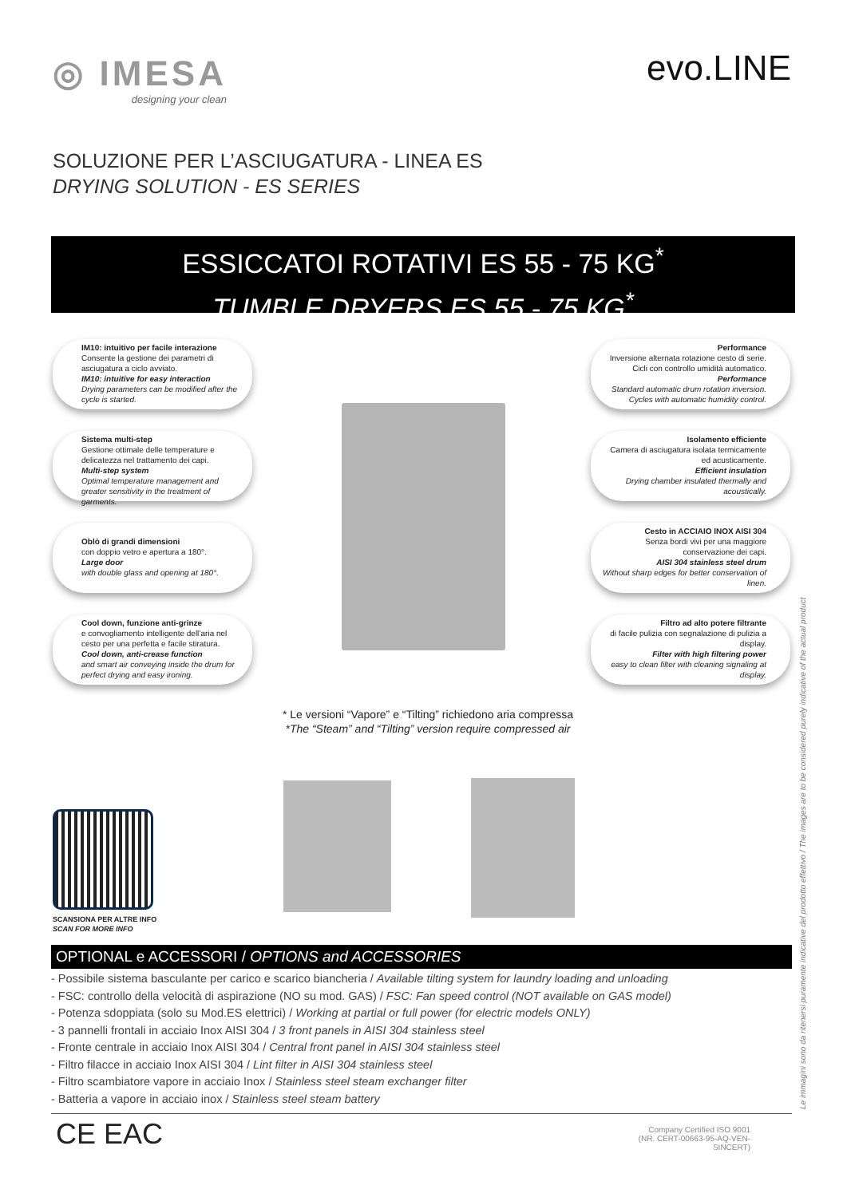◎ IMESA
designing your clean
evo.LINE
SOLUZIONE PER L’ASCIUGATURA - LINEA ES
DRYING SOLUTION - ES SERIES
ESSICCATOI ROTATIVI ES 55 - 75 KG<sup>*</sup>
TUMBLE DRYERS ES 55 - 75 KG<sup>*</sup>
IM10: intuitivo per facile interazione
Consente la gestione dei parametri di asciugatura a ciclo avviato.
IM10: intuitive for easy interaction
Drying parameters can be modified after the cycle is started.
Sistema multi-step
Gestione ottimale delle temperature e delicatezza nel trattamento dei capi.
Multi-step system
Optimal temperature management and greater sensitivity in the treatment of garments.
Oblò di grandi dimensioni
con doppio vetro e apertura a 180°.
Large door
with double glass and opening at 180°.
Cool down, funzione anti-grinze
e convogliamento intelligente dell’aria nel cesto per una perfetta e facile stiratura.
Cool down, anti-crease function
and smart air conveying inside the drum for perfect drying and easy ironing.
Performance
Inversione alternata rotazione cesto di serie.
Cicli con controllo umidità automatico.
Performance
Standard automatic drum rotation inversion. Cycles with automatic humidity control.
Isolamento efficiente
Camera di asciugatura isolata termicamente ed acusticamente.
Efficient insulation
Drying chamber insulated thermally and acoustically.
Cesto in ACCIAIO INOX AISI 304
Senza bordi vivi per una maggiore conservazione dei capi.
AISI 304 stainless steel drum
Without sharp edges for better conservation of linen.
Filtro ad alto potere filtrante
di facile pulizia con segnalazione di pulizia a display.
Filter with high filtering power
easy to clean filter with cleaning signaling at display.
* Le versioni “Vapore” e “Tilting” richiedono aria compressa
*The “Steam” and “Tilting” version require compressed air
SCANSIONA PER ALTRE INFO
SCAN FOR MORE INFO
OPTIONAL e ACCESSORI / OPTIONS and ACCESSORIES
- Possibile sistema basculante per carico e scarico biancheria / Available tilting system for laundry loading and unloading
- FSC: controllo della velocità di aspirazione (NO su mod. GAS) / FSC: Fan speed control (NOT available on GAS model)
- Potenza sdoppiata (solo su Mod.ES elettrici) / Working at partial or full power (for electric models ONLY)
- 3 pannelli frontali in acciaio Inox AISI 304 / 3 front panels in AISI 304 stainless steel
- Fronte centrale in acciaio Inox AISI 304 / Central front panel in AISI 304 stainless steel
- Filtro filacce in acciaio Inox AISI 304 / Lint filter in AISI 304 stainless steel
- Filtro scambiatore vapore in acciaio Inox / Stainless steel steam exchanger filter
- Batteria a vapore in acciaio inox / Stainless steel steam battery
CE EAC
Company Certified ISO 9001
(NR. CERT-00663-95-AQ-VEN-SINCERT)
Le immagini sono da ritenersi puramente indicative del prodotto effettivo / The images are to be considered purely indicative of the actual product